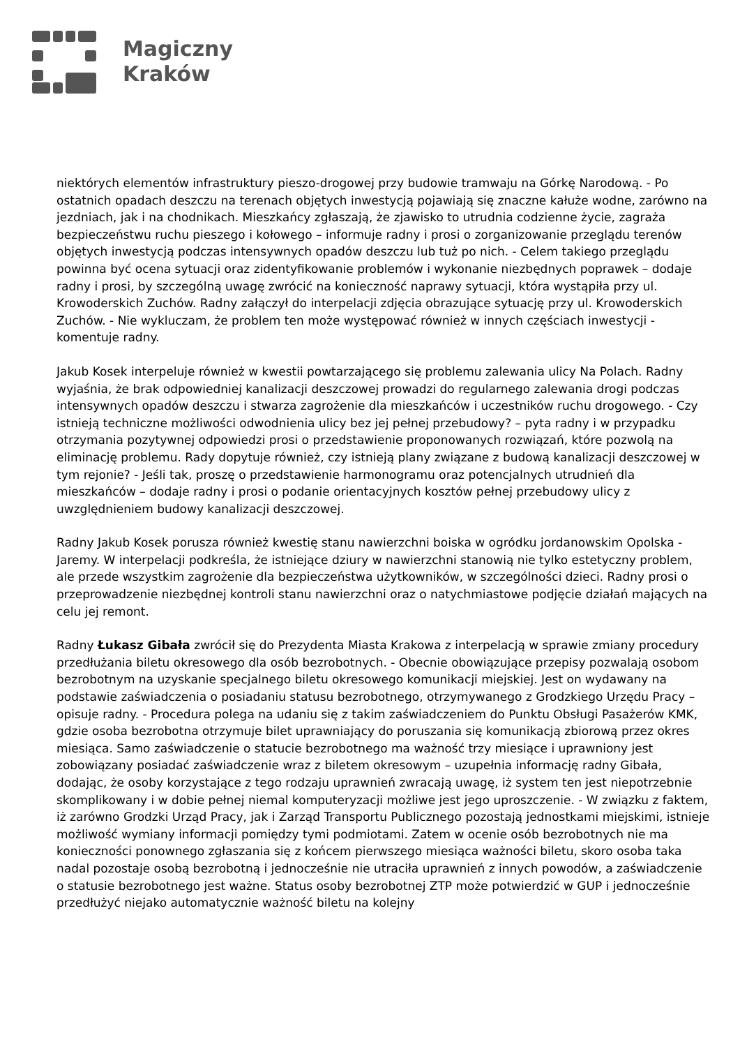Magiczny
Kraków
niektórych elementów infrastruktury pieszo-drogowej przy budowie tramwaju na Górkę Narodową. - Po ostatnich opadach deszczu na terenach objętych inwestycją pojawiają się znaczne kałuże wodne, zarówno na jezdniach, jak i na chodnikach. Mieszkańcy zgłaszają, że zjawisko to utrudnia codzienne życie, zagraża bezpieczeństwu ruchu pieszego i kołowego – informuje radny i prosi o zorganizowanie przeglądu terenów objętych inwestycją podczas intensywnych opadów deszczu lub tuż po nich. - Celem takiego przeglądu powinna być ocena sytuacji oraz zidentyfikowanie problemów i wykonanie niezbędnych poprawek – dodaje radny i prosi, by szczególną uwagę zwrócić na konieczność naprawy sytuacji, która wystąpiła przy ul. Krowoderskich Zuchów. Radny załączył do interpelacji zdjęcia obrazujące sytuację przy ul. Krowoderskich Zuchów. - Nie wykluczam, że problem ten może występować również w innych częściach inwestycji - komentuje radny.
Jakub Kosek interpeluje również w kwestii powtarzającego się problemu zalewania ulicy Na Polach. Radny wyjaśnia, że brak odpowiedniej kanalizacji deszczowej prowadzi do regularnego zalewania drogi podczas intensywnych opadów deszczu i stwarza zagrożenie dla mieszkańców i uczestników ruchu drogowego. - Czy istnieją techniczne możliwości odwodnienia ulicy bez jej pełnej przebudowy? – pyta radny i w przypadku otrzymania pozytywnej odpowiedzi prosi o przedstawienie proponowanych rozwiązań, które pozwolą na eliminację problemu. Rady dopytuje również, czy istnieją plany związane z budową kanalizacji deszczowej w tym rejonie? - Jeśli tak, proszę o przedstawienie harmonogramu oraz potencjalnych utrudnień dla mieszkańców – dodaje radny i prosi o podanie orientacyjnych kosztów pełnej przebudowy ulicy z uwzględnieniem budowy kanalizacji deszczowej.
Radny Jakub Kosek porusza również kwestię stanu nawierzchni boiska w ogródku jordanowskim Opolska - Jaremy. W interpelacji podkreśla, że istniejące dziury w nawierzchni stanowią nie tylko estetyczny problem, ale przede wszystkim zagrożenie dla bezpieczeństwa użytkowników, w szczególności dzieci. Radny prosi o przeprowadzenie niezbędnej kontroli stanu nawierzchni oraz o natychmiastowe podjęcie działań mających na celu jej remont.
Radny Łukasz Gibała zwrócił się do Prezydenta Miasta Krakowa z interpelacją w sprawie zmiany procedury przedłużania biletu okresowego dla osób bezrobotnych. - Obecnie obowiązujące przepisy pozwalają osobom bezrobotnym na uzyskanie specjalnego biletu okresowego komunikacji miejskiej. Jest on wydawany na podstawie zaświadczenia o posiadaniu statusu bezrobotnego, otrzymywanego z Grodzkiego Urzędu Pracy – opisuje radny. - Procedura polega na udaniu się z takim zaświadczeniem do Punktu Obsługi Pasażerów KMK, gdzie osoba bezrobotna otrzymuje bilet uprawniający do poruszania się komunikacją zbiorową przez okres miesiąca. Samo zaświadczenie o statucie bezrobotnego ma ważność trzy miesiące i uprawniony jest zobowiązany posiadać zaświadczenie wraz z biletem okresowym – uzupełnia informację radny Gibała, dodając, że osoby korzystające z tego rodzaju uprawnień zwracają uwagę, iż system ten jest niepotrzebnie skomplikowany i w dobie pełnej niemal komputeryzacji możliwe jest jego uproszczenie. - W związku z faktem, iż zarówno Grodzki Urząd Pracy, jak i Zarząd Transportu Publicznego pozostają jednostkami miejskimi, istnieje możliwość wymiany informacji pomiędzy tymi podmiotami. Zatem w ocenie osób bezrobotnych nie ma konieczności ponownego zgłaszania się z końcem pierwszego miesiąca ważności biletu, skoro osoba taka nadal pozostaje osobą bezrobotną i jednocześnie nie utraciła uprawnień z innych powodów, a zaświadczenie o statusie bezrobotnego jest ważne. Status osoby bezrobotnej ZTP może potwierdzić w GUP i jednocześnie przedłużyć niejako automatycznie ważność biletu na kolejny